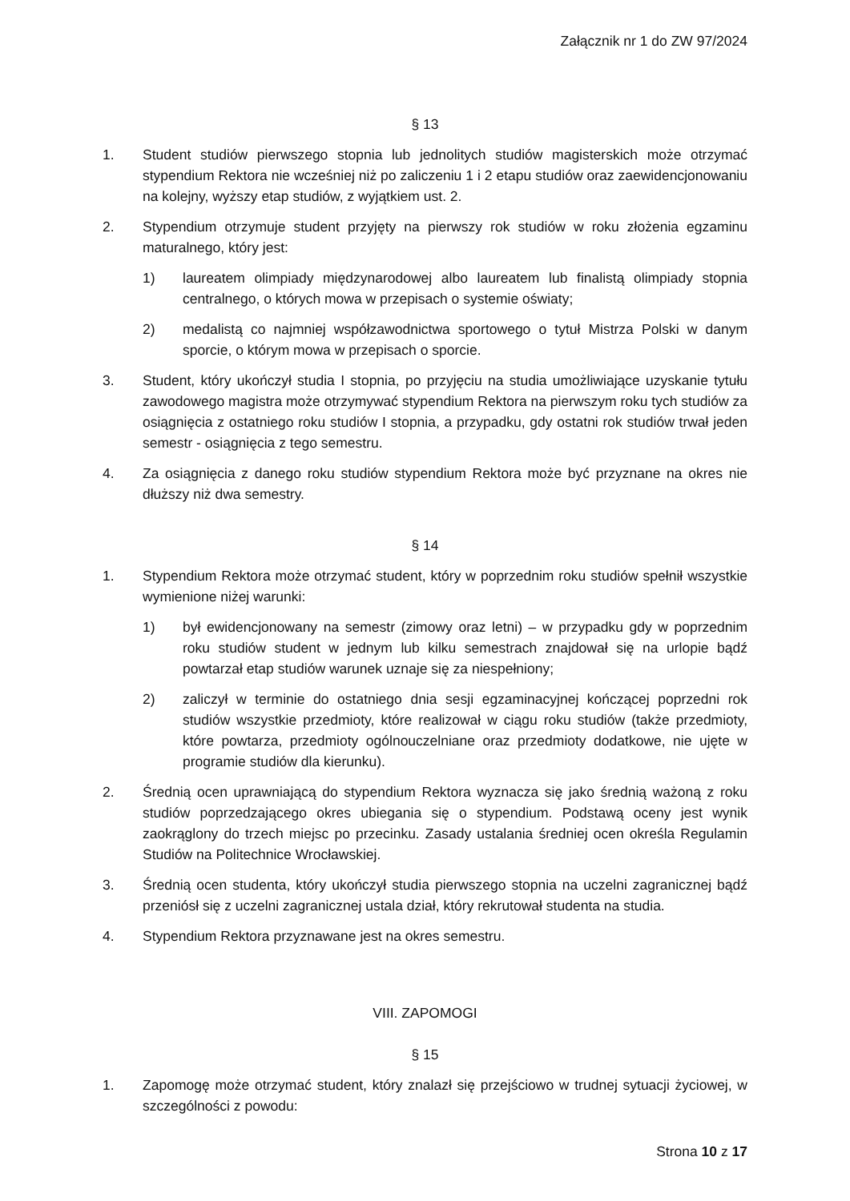Załącznik nr 1 do ZW 97/2024
§ 13
1. Student studiów pierwszego stopnia lub jednolitych studiów magisterskich może otrzymać stypendium Rektora nie wcześniej niż po zaliczeniu 1 i 2 etapu studiów oraz zaewidencjonowaniu na kolejny, wyższy etap studiów, z wyjątkiem ust. 2.
2. Stypendium otrzymuje student przyjęty na pierwszy rok studiów w roku złożenia egzaminu maturalnego, który jest:
1) laureatem olimpiady międzynarodowej albo laureatem lub finalistą olimpiady stopnia centralnego, o których mowa w przepisach o systemie oświaty;
2) medalistą co najmniej współzawodnictwa sportowego o tytuł Mistrza Polski w danym sporcie, o którym mowa w przepisach o sporcie.
3. Student, który ukończył studia I stopnia, po przyjęciu na studia umożliwiające uzyskanie tytułu zawodowego magistra może otrzymywać stypendium Rektora na pierwszym roku tych studiów za osiągnięcia z ostatniego roku studiów I stopnia, a przypadku, gdy ostatni rok studiów trwał jeden semestr - osiągnięcia z tego semestru.
4. Za osiągnięcia z danego roku studiów stypendium Rektora może być przyznane na okres nie dłuższy niż dwa semestry.
§ 14
1. Stypendium Rektora może otrzymać student, który w poprzednim roku studiów spełnił wszystkie wymienione niżej warunki:
1) był ewidencjonowany na semestr (zimowy oraz letni) – w przypadku gdy w poprzednim roku studiów student w jednym lub kilku semestrach znajdował się na urlopie bądź powtarzał etap studiów warunek uznaje się za niespełniony;
2) zaliczył w terminie do ostatniego dnia sesji egzaminacyjnej kończącej poprzedni rok studiów wszystkie przedmioty, które realizował w ciągu roku studiów (także przedmioty, które powtarza, przedmioty ogólnouczelniane oraz przedmioty dodatkowe, nie ujęte w programie studiów dla kierunku).
2. Średnią ocen uprawniającą do stypendium Rektora wyznacza się jako średnią ważoną z roku studiów poprzedzającego okres ubiegania się o stypendium. Podstawą oceny jest wynik zaokrąglony do trzech miejsc po przecinku. Zasady ustalania średniej ocen określa Regulamin Studiów na Politechnice Wrocławskiej.
3. Średnią ocen studenta, który ukończył studia pierwszego stopnia na uczelni zagranicznej bądź przeniósł się z uczelni zagranicznej ustala dział, który rekrutował studenta na studia.
4. Stypendium Rektora przyznawane jest na okres semestru.
VIII. ZAPOMOGI
§ 15
1. Zapomogę może otrzymać student, który znalazł się przejściowo w trudnej sytuacji życiowej, w szczególności z powodu:
Strona 10 z 17